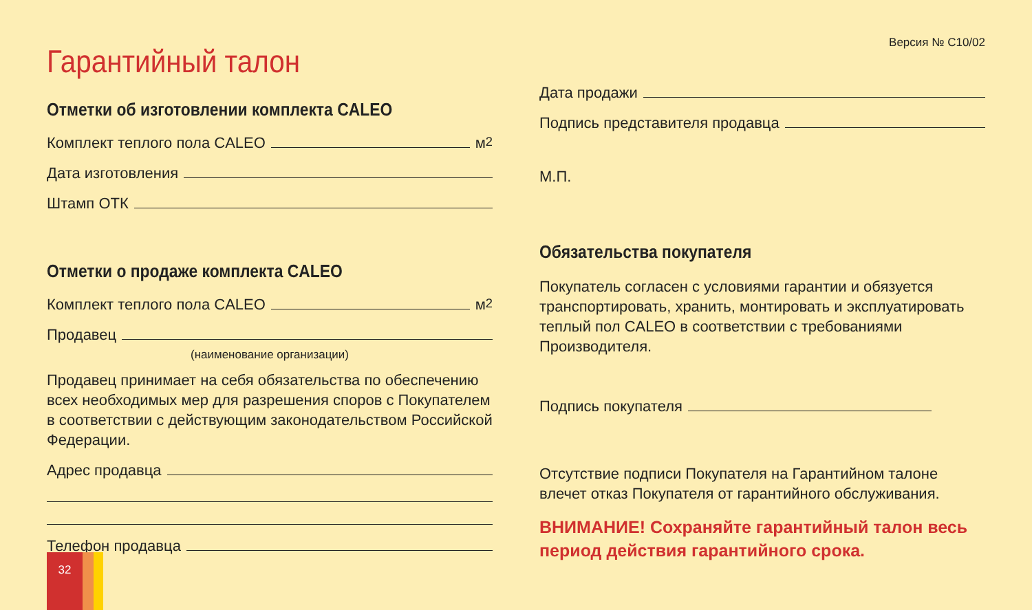Гарантийный талон
Отметки об изготовлении комплекта CALEO
Комплект теплого пола CALEO м<sup>2</sup>
Дата изготовления
Штамп ОТК
Отметки о продаже комплекта CALEO
Комплект теплого пола CALEO м<sup>2</sup>
Продавец
(наименование организации)
Продавец принимает на себя обязательства по обеспечению всех необходимых мер для разрешения споров с Покупателем в соответствии с действующим законодательством Российской Федерации.
Адрес продавца
Телефон продавца
Версия № С10/02
Дата продажи
Подпись представителя продавца
М.П.
Обязательства покупателя
Покупатель согласен с условиями гарантии и обязуется транспортировать, хранить, монтировать и эксплуатировать теплый пол CALEO в соответствии с требованиями Производителя.
Подпись покупателя
Отсутствие подписи Покупателя на Гарантийном талоне влечет отказ Покупателя от гарантийного обслуживания.
ВНИМАНИЕ! Сохраняйте гарантийный талон весь период действия гарантийного срока.
32